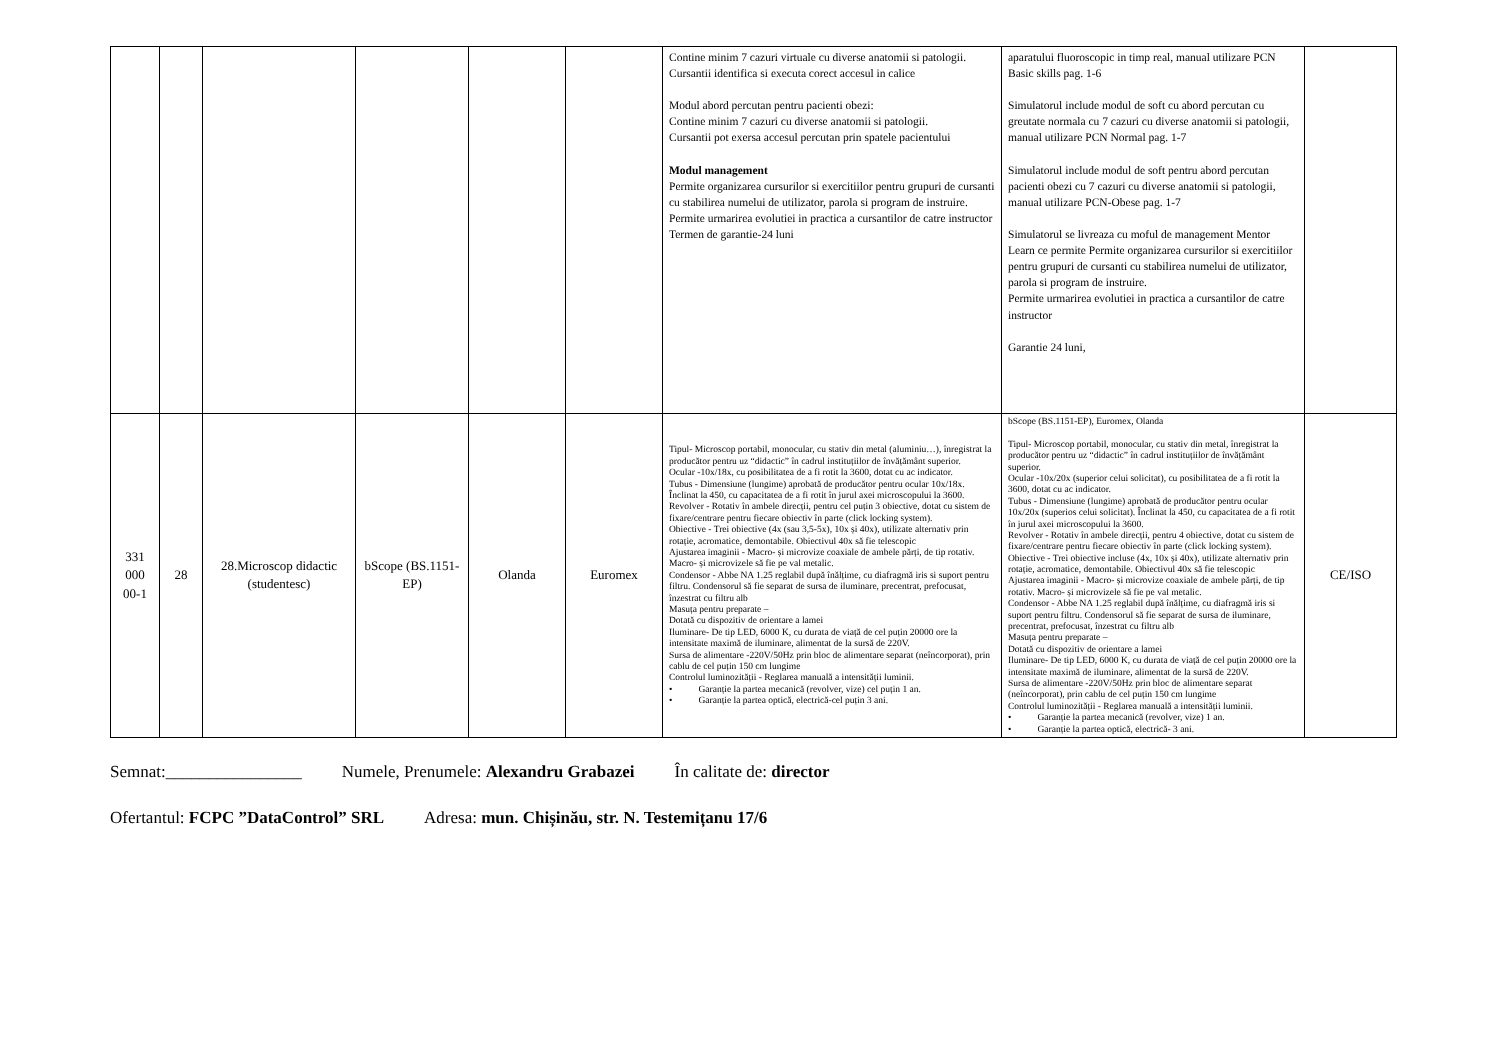| | | | | | | Contine minim 7 cazuri virtuale cu diverse anatomii si patologii. Cursantii identifica si executa corect accesul in calice Modul abord percutan pentru pacienti obezi: Contine minim 7 cazuri cu diverse anatomii si patologii. Cursantii pot exersa accesul percutan prin spatele pacientului Modul management Permite organizarea cursurilor si exercitiilor pentru grupuri de cursanti cu stabilirea numelui de utilizator, parola si program de instruire. Permite urmarirea evolutiei in practica a cursantilor de catre instructor Termen de garantie-24 luni | aparatului fluoroscopic in timp real, manual utilizare PCN Basic skills pag. 1-6 Simulatorul include modul de soft cu abord percutan cu greutate normala cu 7 cazuri cu diverse anatomii si patologii, manual utilizare PCN Normal pag. 1-7 Simulatorul include modul de soft pentru abord percutan pacienti obezi cu 7 cazuri cu diverse anatomii si patologii, manual utilizare PCN-Obese pag. 1-7 Simulatorul se livreaza cu moful de management Mentor Learn ce permite Permite organizarea cursurilor si exercitiilor pentru grupuri de cursanti cu stabilirea numelui de utilizator, parola si program de instruire. Permite urmarirea evolutiei in practica a cursantilor de catre instructor Garantie 24 luni, | |
| 331 000 00-1 | 28 | 28.Microscop didactic (studentesc) | bScope (BS.1151-EP) | Olanda | Euromex | Tipul- Microscop portabil, monocular, cu stativ din metal (aluminiu…), înregistrat la producător pentru uz “didactic” în cadrul instituțiilor de învățământ superior. Ocular -10x/18x, cu posibilitatea de a fi rotit la 3600, dotat cu ac indicator. Tubus - Dimensiune (lungime) aprobată de producător pentru ocular 10x/18x. Înclinat la 450, cu capacitatea de a fi rotit în jurul axei microscopului la 3600. Revolver - Rotativ în ambele direcții, pentru cel puțin 3 obiective, dotat cu sistem de fixare/centrare pentru fiecare obiectiv în parte (click locking system). Obiective - Trei obiective (4x (sau 3,5-5x), 10x și 40x), utilizate alternativ prin rotație, acromatice, demontabile. Obiectivul 40x să fie telescopic Ajustarea imaginii - Macro- și microvize coaxiale de ambele părți, de tip rotativ. Macro- și microvizele să fie pe val metalic. Condensor - Abbe NA 1.25 reglabil după înălțime, cu diafragmă iris si suport pentru filtru. Condensorul să fie separat de sursa de iluminare, precentrat, prefocusat, înzestrat cu filtru alb Masuța pentru preparate – Dotată cu dispozitiv de orientare a lamei Iluminare- De tip LED, 6000 K, cu durata de viață de cel puțin 20000 ore la intensitate maximă de iluminare, alimentat de la sursă de 220V. Sursa de alimentare -220V/50Hz prin bloc de alimentare separat (neîncorporat), prin cablu de cel puțin 150 cm lungime Controlul luminozității - Reglarea manuală a intensității luminii. • Garanție la partea mecanică (revolver, vize) cel puțin 1 an. • Garanție la partea optică, electrică-cel puțin 3 ani. | bScope (BS.1151-EP), Euromex, Olanda Tipul- Microscop portabil, monocular, cu stativ din metal, înregistrat la producător pentru uz “didactic” în cadrul instituțiilor de învățământ superior. Ocular -10x/20x (superior celui solicitat), cu posibilitatea de a fi rotit la 3600, dotat cu ac indicator. Tubus - Dimensiune (lungime) aprobată de producător pentru ocular 10x/20x (superios celui solicitat). Înclinat la 450, cu capacitatea de a fi rotit în jurul axei microscopului la 3600. Revolver - Rotativ în ambele direcții, pentru 4 obiective, dotat cu sistem de fixare/centrare pentru fiecare obiectiv în parte (click locking system). Obiective - Trei obiective incluse (4x, 10x și 40x), utilizate alternativ prin rotație, acromatice, demontabile. Obiectivul 40x să fie telescopic Ajustarea imaginii - Macro- și microvize coaxiale de ambele părți, de tip rotativ. Macro- și microvizele să fie pe val metalic. Condensor - Abbe NA 1.25 reglabil după înălțime, cu diafragmă iris si suport pentru filtru. Condensorul să fie separat de sursa de iluminare, precentrat, prefocusat, înzestrat cu filtru alb Masuța pentru preparate – Dotată cu dispozitiv de orientare a lamei Iluminare- De tip LED, 6000 K, cu durata de viață de cel puțin 20000 ore la intensitate maximă de iluminare, alimentat de la sursă de 220V. Sursa de alimentare -220V/50Hz prin bloc de alimentare separat (neîncorporat), prin cablu de cel puțin 150 cm lungime Controlul luminozității - Reglarea manuală a intensității luminii. • Garanție la partea mecanică (revolver, vize) 1 an. • Garanție la partea optică, electrică- 3 ani. | CE/ISO |
Semnat:________________ Numele, Prenumele: Alexandru Grabazei În calitate de: director
Ofertantul: FCPC ”DataControl” SRL Adresa: mun. Chișinău, str. N. Testemițanu 17/6